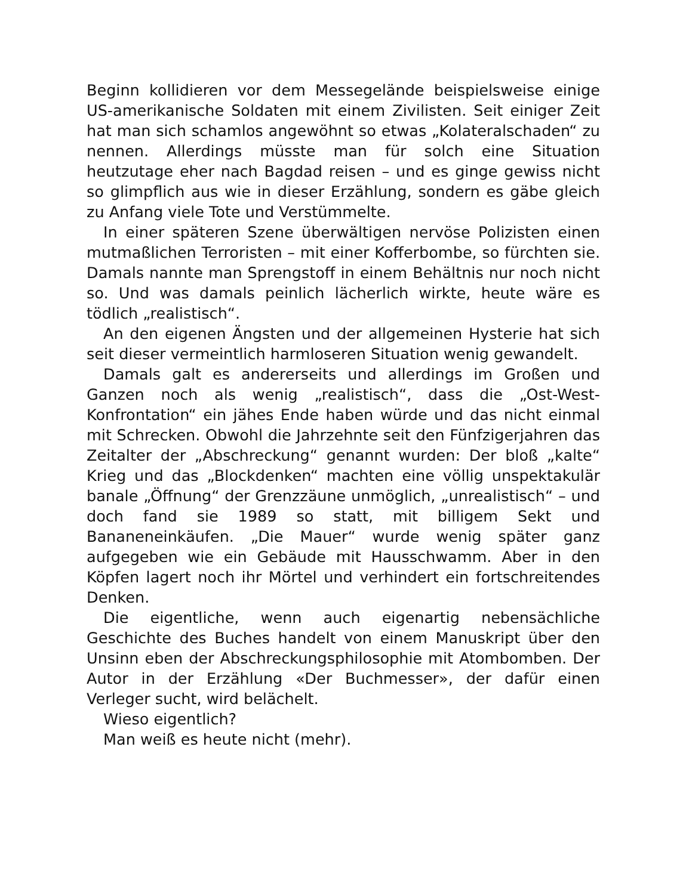Beginn kollidieren vor dem Messegelände beispielsweise einige US-amerikanische Soldaten mit einem Zivilisten. Seit einiger Zeit hat man sich schamlos angewöhnt so etwas „Kolateralschaden“ zu nennen. Allerdings müsste man für solch eine Situation heutzutage eher nach Bagdad reisen – und es ginge gewiss nicht so glimpflich aus wie in dieser Erzählung, sondern es gäbe gleich zu Anfang viele Tote und Verstümmelte.
In einer späteren Szene überwältigen nervöse Polizisten einen mutmaßlichen Terroristen – mit einer Kofferbombe, so fürchten sie. Damals nannte man Sprengstoff in einem Behältnis nur noch nicht so. Und was damals peinlich lächerlich wirkte, heute wäre es tödlich „realistisch“.
An den eigenen Ängsten und der allgemeinen Hysterie hat sich seit dieser vermeintlich harmloseren Situation wenig gewandelt.
Damals galt es andererseits und allerdings im Großen und Ganzen noch als wenig „realistisch“, dass die „Ost-West-Konfrontation“ ein jähes Ende haben würde und das nicht einmal mit Schrecken. Obwohl die Jahrzehnte seit den Fünfzigerjahren das Zeitalter der „Abschreckung“ genannt wurden: Der bloß „kalte“ Krieg und das „Blockdenken“ machten eine völlig unspektakulär banale „Öffnung“ der Grenzzäune unmöglich, „unrealistisch“ – und doch fand sie 1989 so statt, mit billigem Sekt und Bananeneinkäufen. „Die Mauer“ wurde wenig später ganz aufgegeben wie ein Gebäude mit Hausschwamm. Aber in den Köpfen lagert noch ihr Mörtel und verhindert ein fortschreitendes Denken.
Die eigentliche, wenn auch eigenartig nebensächliche Geschichte des Buches handelt von einem Manuskript über den Unsinn eben der Abschreckungsphilosophie mit Atombomben. Der Autor in der Erzählung «Der Buchmesser», der dafür einen Verleger sucht, wird belächelt.
Wieso eigentlich?
Man weiß es heute nicht (mehr).